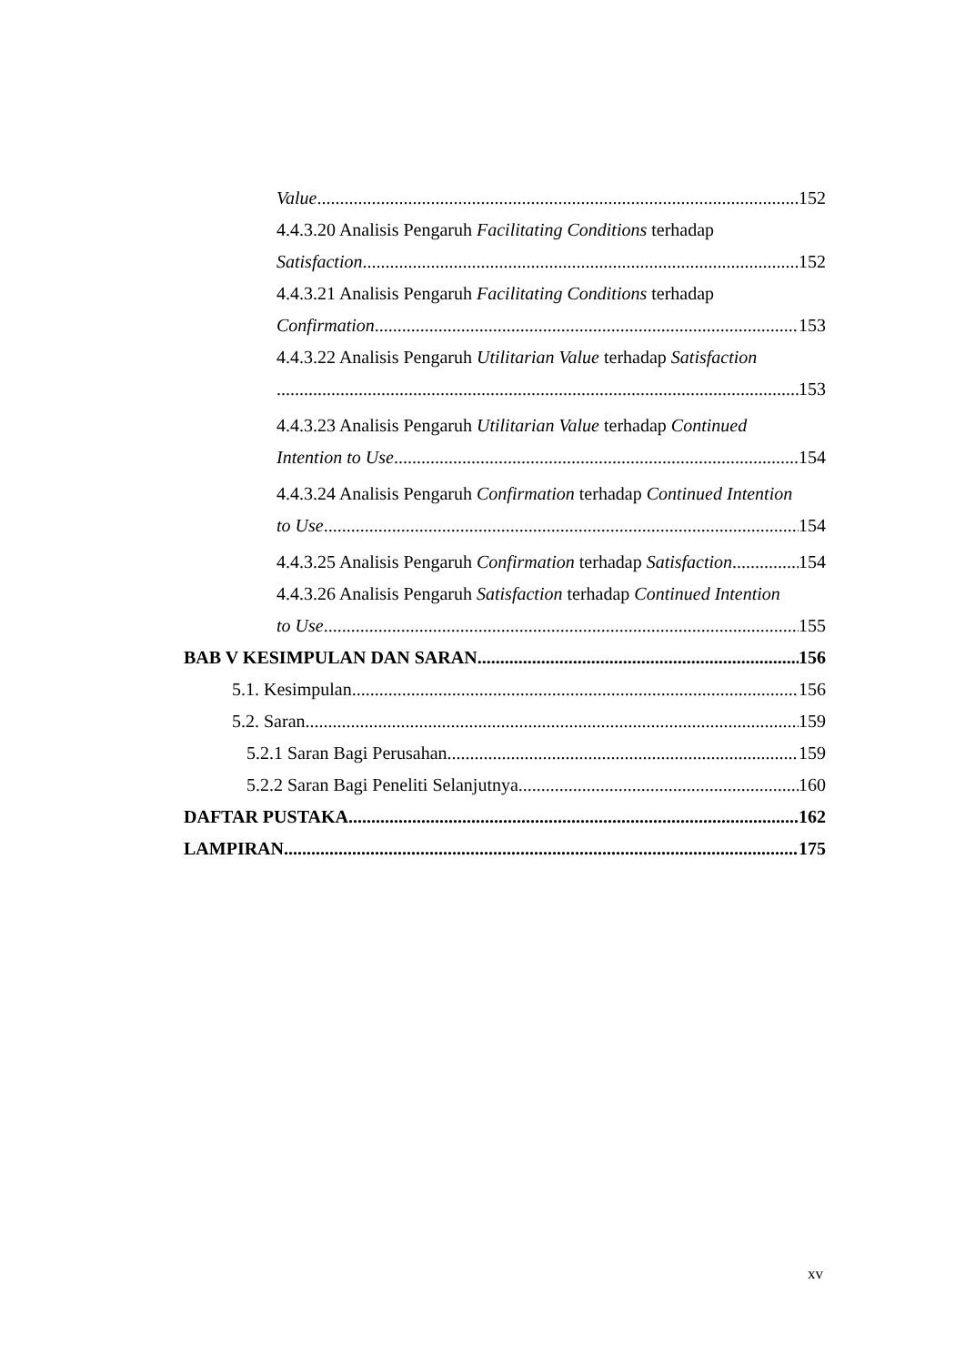Value 152
4.4.3.20 Analisis Pengaruh Facilitating Conditions terhadap
Satisfaction 152
4.4.3.21 Analisis Pengaruh Facilitating Conditions terhadap
Confirmation 153
4.4.3.22 Analisis Pengaruh Utilitarian Value terhadap Satisfaction
153
4.4.3.23 Analisis Pengaruh Utilitarian Value terhadap Continued
Intention to Use 154
4.4.3.24 Analisis Pengaruh Confirmation terhadap Continued Intention
to Use 154
4.4.3.25 Analisis Pengaruh Confirmation terhadap Satisfaction 154
4.4.3.26 Analisis Pengaruh Satisfaction terhadap Continued Intention
to Use 155
BAB V KESIMPULAN DAN SARAN 156
5.1. Kesimpulan 156
5.2. Saran 159
5.2.1 Saran Bagi Perusahan 159
5.2.2 Saran Bagi Peneliti Selanjutnya 160
DAFTAR PUSTAKA 162
LAMPIRAN 175
xv